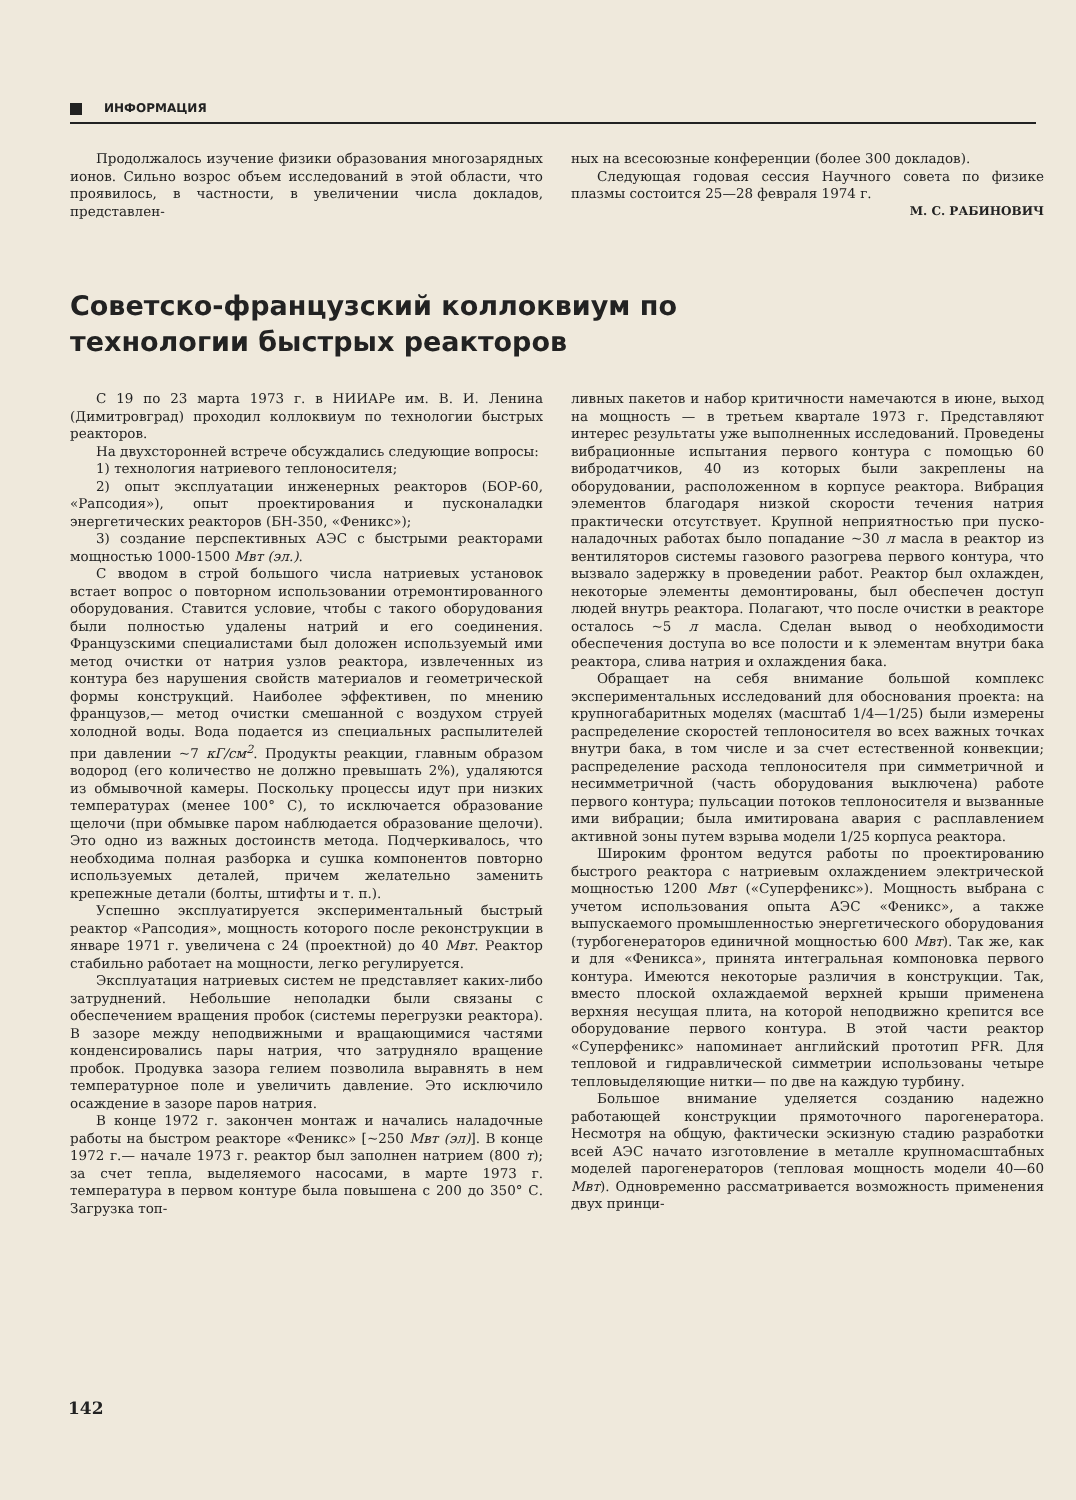ИНФОРМАЦИЯ
Продолжалось изучение физики образования многозарядных ионов. Сильно возрос объем исследований в этой области, что проявилось, в частности, в увеличении числа докладов, представлен-
ных на всесоюзные конференции (более 300 докладов).
Следующая годовая сессия Научного совета по физике плазмы состоится 25—28 февраля 1974 г.
М. С. РАБИНОВИЧ
Советско-французский коллоквиум по технологии быстрых реакторов
С 19 по 23 марта 1973 г. в НИИАРе им. В. И. Ленина (Димитровград) проходил коллоквиум по технологии быстрых реакторов.
На двухсторонней встрече обсуждались следующие вопросы:
1) технология натриевого теплоносителя;
2) опыт эксплуатации инженерных реакторов (БОР-60, «Рапсодия»), опыт проектирования и пусконаладки энергетических реакторов (БН-350, «Феникс»);
3) создание перспективных АЭС с быстрыми реакторами мощностью 1000-1500 Мвт (эл.).
С вводом в строй большого числа натриевых установок встает вопрос о повторном использовании отремонтированного оборудования. Ставится условие, чтобы с такого оборудования были полностью удалены натрий и его соединения. Французскими специалистами был доложен используемый ими метод очистки от натрия узлов реактора, извлеченных из контура без нарушения свойств материалов и геометрической формы конструкций. Наиболее эффективен, по мнению французов,— метод очистки смешанной с воздухом струей холодной воды. Вода подается из специальных распылителей при давлении ~7 кГ/см<sup>2</sup>. Продукты реакции, главным образом водород (его количество не должно превышать 2%), удаляются из обмывочной камеры. Поскольку процессы идут при низких температурах (менее 100° С), то исключается образование щелочи (при обмывке паром наблюдается образование щелочи). Это одно из важных достоинств метода. Подчеркивалось, что необходима полная разборка и сушка компонентов повторно используемых деталей, причем желательно заменить крепежные детали (болты, штифты и т. п.).
Успешно эксплуатируется экспериментальный быстрый реактор «Рапсодия», мощность которого после реконструкции в январе 1971 г. увеличена с 24 (проектной) до 40 Мвт. Реактор стабильно работает на мощности, легко регулируется.
Эксплуатация натриевых систем не представляет каких-либо затруднений. Небольшие неполадки были связаны с обеспечением вращения пробок (системы перегрузки реактора). В зазоре между неподвижными и вращающимися частями конденсировались пары натрия, что затрудняло вращение пробок. Продувка зазора гелием позволила выравнять в нем температурное поле и увеличить давление. Это исключило осаждение в зазоре паров натрия.
В конце 1972 г. закончен монтаж и начались наладочные работы на быстром реакторе «Феникс» [~250 Мвт (эл)]. В конце 1972 г.— начале 1973 г. реактор был заполнен натрием (800 т); за счет тепла, выделяемого насосами, в марте 1973 г. температура в первом контуре была повышена с 200 до 350° С. Загрузка топ-
ливных пакетов и набор критичности намечаются в июне, выход на мощность — в третьем квартале 1973 г. Представляют интерес результаты уже выполненных исследований. Проведены вибрационные испытания первого контура с помощью 60 вибродатчиков, 40 из которых были закреплены на оборудовании, расположенном в корпусе реактора. Вибрация элементов благодаря низкой скорости течения натрия практически отсутствует. Крупной неприятностью при пуско-наладочных работах было попадание ~30 л масла в реактор из вентиляторов системы газового разогрева первого контура, что вызвало задержку в проведении работ. Реактор был охлажден, некоторые элементы демонтированы, был обеспечен доступ людей внутрь реактора. Полагают, что после очистки в реакторе осталось ~5 л масла. Сделан вывод о необходимости обеспечения доступа во все полости и к элементам внутри бака реактора, слива натрия и охлаждения бака.
Обращает на себя внимание большой комплекс экспериментальных исследований для обоснования проекта: на крупногабаритных моделях (масштаб 1/4—1/25) были измерены распределение скоростей теплоносителя во всех важных точках внутри бака, в том числе и за счет естественной конвекции; распределение расхода теплоносителя при симметричной и несимметричной (часть оборудования выключена) работе первого контура; пульсации потоков теплоносителя и вызванные ими вибрации; была имитирована авария с расплавлением активной зоны путем взрыва модели 1/25 корпуса реактора.
Широким фронтом ведутся работы по проектированию быстрого реактора с натриевым охлаждением электрической мощностью 1200 Мвт («Суперфеникс»). Мощность выбрана с учетом использования опыта АЭС «Феникс», а также выпускаемого промышленностью энергетического оборудования (турбогенераторов единичной мощностью 600 Мвт). Так же, как и для «Феникса», принята интегральная компоновка первого контура. Имеются некоторые различия в конструкции. Так, вместо плоской охлаждаемой верхней крыши применена верхняя несущая плита, на которой неподвижно крепится все оборудование первого контура. В этой части реактор «Суперфеникс» напоминает английский прототип PFR. Для тепловой и гидравлической симметрии использованы четыре тепловыделяющие нитки— по две на каждую турбину.
Большое внимание уделяется созданию надежно работающей конструкции прямоточного парогенератора. Несмотря на общую, фактически эскизную стадию разработки всей АЭС начато изготовление в металле крупномасштабных моделей парогенераторов (тепловая мощность модели 40—60 Мвт). Одновременно рассматривается возможность применения двух принци-
142